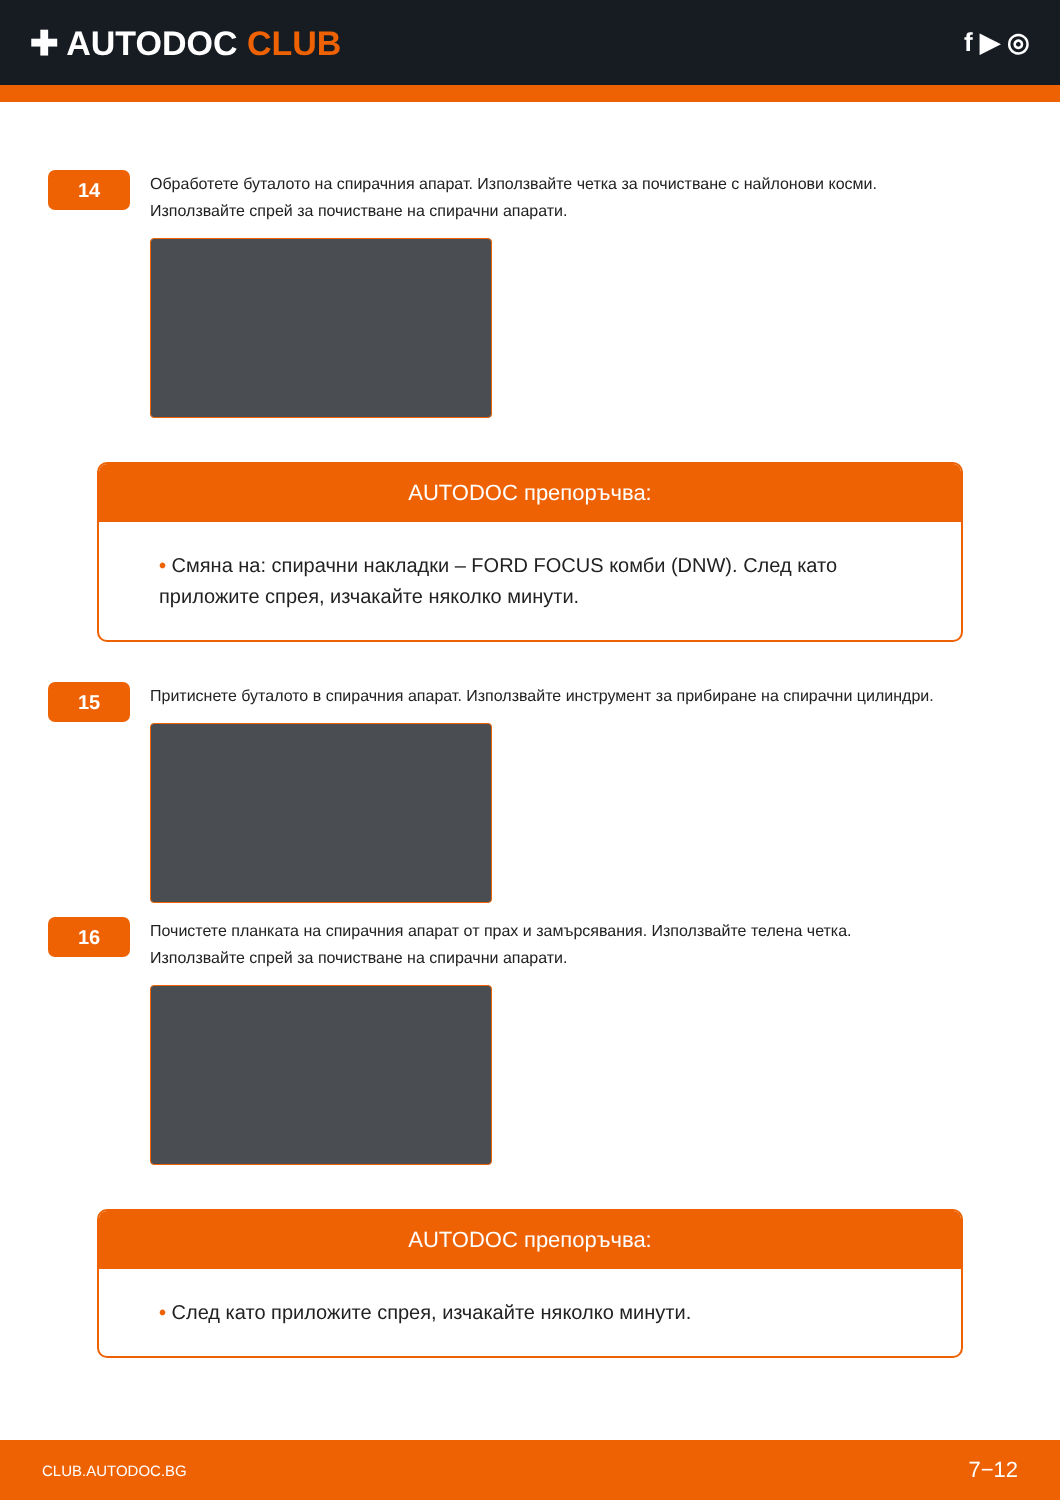✚ AUTODOC CLUB
f ▶ ◎
14
Обработете буталото на спирачния апарат. Използвайте четка за почистване с найлонови косми.
Използвайте спрей за почистване на спирачни апарати.
AUTODOC препоръчва:
• Смяна на: спирачни накладки – FORD FOCUS комби (DNW). След като приложите спрея, изчакайте няколко минути.
15
Притиснете буталото в спирачния апарат. Използвайте инструмент за прибиране на спирачни цилиндри.
16
Почистете планката на спирачния апарат от прах и замърсявания. Използвайте телена четка.
Използвайте спрей за почистване на спирачни апарати.
AUTODOC препоръчва:
• След като приложите спрея, изчакайте няколко минути.
CLUB.AUTODOC.BG 7−12